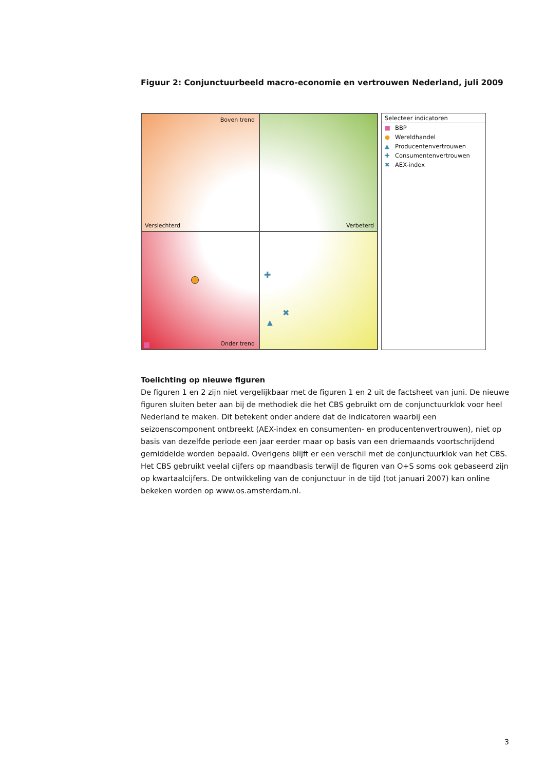Figuur 2: Conjunctuurbeeld macro-economie en vertrouwen Nederland, juli 2009
Boven trend
Verslechterd
Verbeterd
Onder trend
✚
✖
▲
Selecteer indicatoren
■ BBP
● Wereldhandel
▲ Producentenvertrouwen
✚ Consumentenvertrouwen
✖ AEX-index
Toelichting op nieuwe figuren
De figuren 1 en 2 zijn niet vergelijkbaar met de figuren 1 en 2 uit de factsheet van juni. De nieuwe figuren sluiten beter aan bij de methodiek die het CBS gebruikt om de conjunctuurklok voor heel Nederland te maken. Dit betekent onder andere dat de indicatoren waarbij een seizoenscomponent ontbreekt (AEX-index en consumenten- en producentenvertrouwen), niet op basis van dezelfde periode een jaar eerder maar op basis van een driemaands voortschrijdend gemiddelde worden bepaald. Overigens blijft er een verschil met de conjunctuurklok van het CBS. Het CBS gebruikt veelal cijfers op maandbasis terwijl de figuren van O+S soms ook gebaseerd zijn op kwartaalcijfers. De ontwikkeling van de conjunctuur in de tijd (tot januari 2007) kan online bekeken worden op www.os.amsterdam.nl.
3